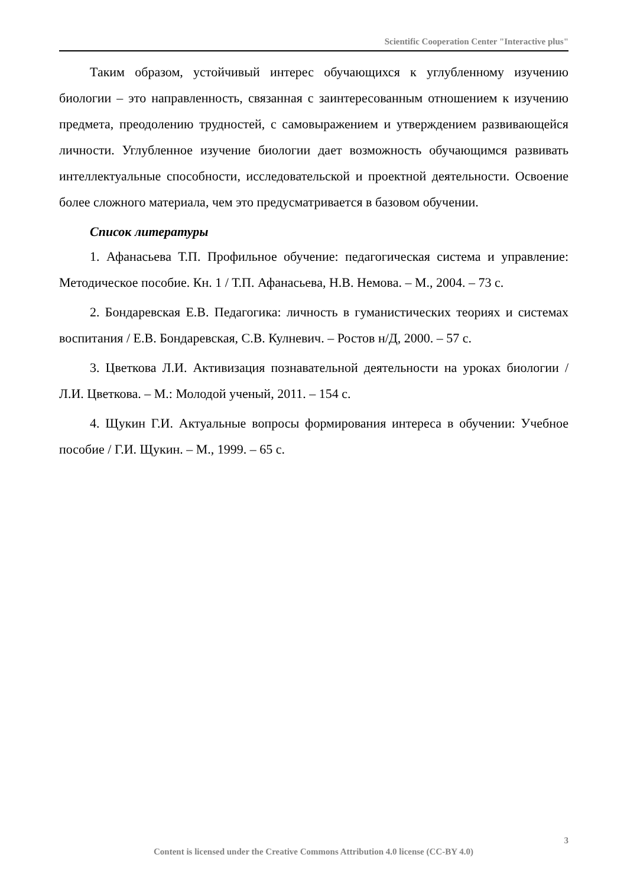Scientific Cooperation Center "Interactive plus"
Таким образом, устойчивый интерес обучающихся к углубленному изучению биологии – это направленность, связанная с заинтересованным отношением к изучению предмета, преодолению трудностей, с самовыражением и утверждением развивающейся личности. Углубленное изучение биологии дает возможность обучающимся развивать интеллектуальные способности, исследовательской и проектной деятельности. Освоение более сложного материала, чем это предусматривается в базовом обучении.
Список литературы
1. Афанасьева Т.П. Профильное обучение: педагогическая система и управление: Методическое пособие. Кн. 1 / Т.П. Афанасьева, Н.В. Немова. – М., 2004. – 73 с.
2. Бондаревская Е.В. Педагогика: личность в гуманистических теориях и системах воспитания / Е.В. Бондаревская, С.В. Кулневич. – Ростов н/Д, 2000. – 57 с.
3. Цветкова Л.И. Активизация познавательной деятельности на уроках биологии / Л.И. Цветкова. – М.: Молодой ученый, 2011. – 154 с.
4. Щукин Г.И. Актуальные вопросы формирования интереса в обучении: Учебное пособие / Г.И. Щукин. – М., 1999. – 65 с.
3
Content is licensed under the Creative Commons Attribution 4.0 license (CC-BY 4.0)